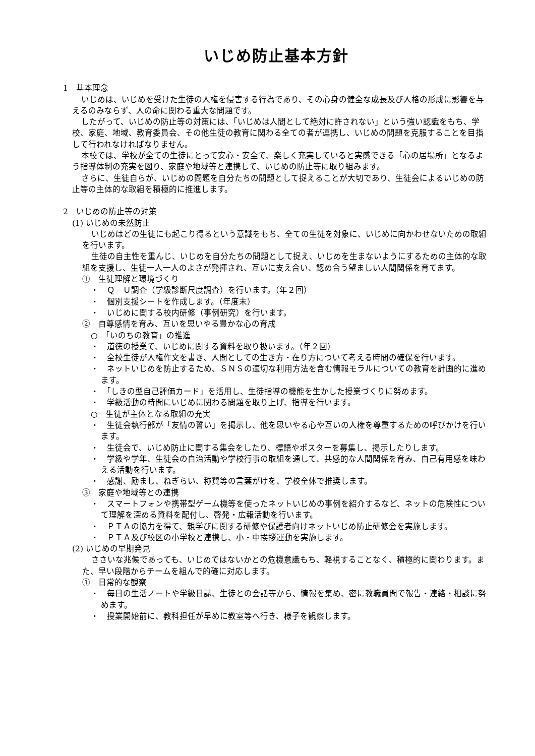いじめ防止基本方針
1　基本理念
いじめは、いじめを受けた生徒の人権を侵害する行為であり、その心身の健全な成長及び人格の形成に影響を与えるのみならず、人の命に関わる重大な問題です。
したがって、いじめの防止等の対策には、「いじめは人間として絶対に許されない」という強い認識をもち、学校、家庭、地域、教育委員会、その他生徒の教育に関わる全ての者が連携し、いじめの問題を克服することを目指して行われなければなりません。
本校では、学校が全ての生徒にとって安心・安全で、楽しく充実していると実感できる「心の居場所」となるよう指導体制の充実を図り、家庭や地域等と連携して、いじめの防止等に取り組みます。
さらに、生徒自らが、いじめの問題を自分たちの問題として捉えることが大切であり、生徒会によるいじめの防止等の主体的な取組を積極的に推進します。
2　いじめの防止等の対策
(1) いじめの未然防止
いじめはどの生徒にも起こり得るという意識をもち、全ての生徒を対象に、いじめに向かわせないための取組を行います。
生徒の自主性を重んじ、いじめを自分たちの問題として捉え、いじめを生まないようにするための主体的な取組を支援し、生徒一人一人のよさが発揮され、互いに支え合い、認め合う望ましい人間関係を育てます。
①　生徒理解と環境づくり
・　Ｑ－Ｕ調査（学級診断尺度調査）を行います。（年２回）
・　個別支援シートを作成します。（年度末）
・　いじめに関する校内研修（事例研究）を行います。
②　自尊感情を育み、互いを思いやる豊かな心の育成
○　「いのちの教育」の推進
・　道徳の授業で、いじめに関する資料を取り扱います。（年２回）
・　全校生徒が人権作文を書き、人間としての生き方・在り方について考える時間の確保を行います。
・　ネットいじめを防止するため、ＳＮＳの適切な利用方法を含む情報モラルについての教育を計画的に進めます。
・　「しきの型自己評価カード」を活用し、生徒指導の機能を生かした授業づくりに努めます。
・　学級活動の時間にいじめに関わる問題を取り上げ、指導を行います。
○　生徒が主体となる取組の充実
・　生徒会執行部が「友情の誓い」を掲示し、他を思いやる心や互いの人権を尊重するための呼びかけを行います。
・　生徒会で、いじめ防止に関する集会をしたり、標語やポスターを募集し、掲示したりします。
・　学級や学年、生徒会の自治活動や学校行事の取組を通して、共感的な人間関係を育み、自己有用感を味わえる活動を行います。
・　感謝、励まし、ねぎらい、称賛等の言葉がけを、学校全体で推奨します。
③　家庭や地域等との連携
・　スマートフォンや携帯型ゲーム機等を使ったネットいじめの事例を紹介するなど、ネットの危険性について理解を深める資料を配付し、啓発・広報活動を行います。
・　ＰＴＡの協力を得て、親学びに関する研修や保護者向けネットいじめ防止研修会を実施します。
・　ＰＴＡ及び校区の小学校と連携し、小・中挨拶運動を実施します。
(2) いじめの早期発見
ささいな兆候であっても、いじめではないかとの危機意識もち、軽視することなく、積極的に関わります。また、早い段階からチームを組んで的確に対応します。
①　日常的な観察
・　毎日の生活ノートや学級日誌、生徒との会話等から、情報を集め、密に教職員間で報告・連絡・相談に努めます。
・　授業開始前に、教科担任が早めに教室等へ行き、様子を観察します。